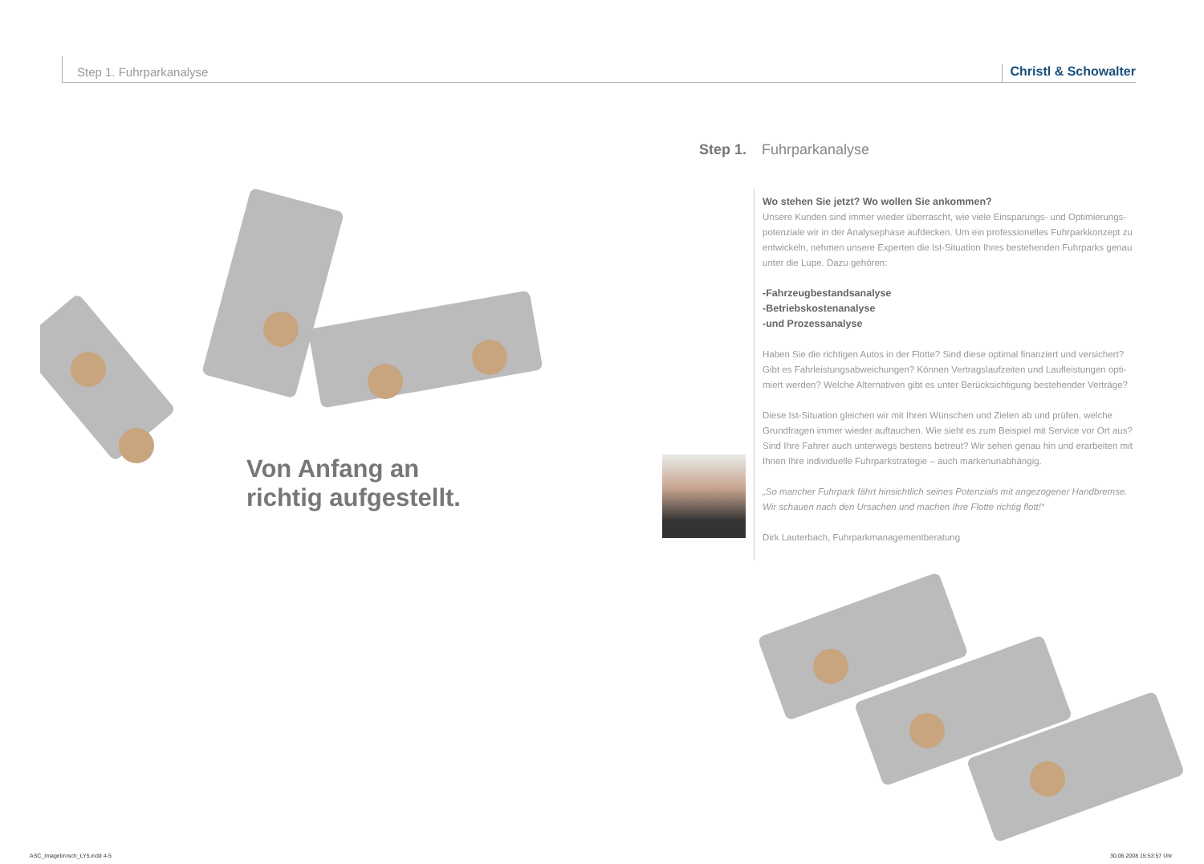Step 1. Fuhrparkanalyse
Christl & Schowalter
Von Anfang an
richtig aufgestellt.
Step 1. Fuhrparkanalyse
Wo stehen Sie jetzt? Wo wollen Sie ankommen?
Unsere Kunden sind immer wieder überrascht, wie viele Einsparungs- und Optimierungs­potenziale wir in der Analysephase aufdecken. Um ein professionelles Fuhrparkkonzept zu entwickeln, nehmen unsere Experten die Ist-Situation Ihres bestehenden Fuhrparks genau unter die Lupe. Dazu gehören:
-Fahrzeugbestandsanalyse
-Betriebskostenanalyse
-und Prozessanalyse
Haben Sie die richtigen Autos in der Flotte? Sind diese optimal finanziert und versichert? Gibt es Fahrleistungsabweichungen? Können Vertragslaufzeiten und Laufleistungen opti­miert werden? Welche Alternativen gibt es unter Berücksichtigung bestehender Verträge?
Diese Ist-Situation gleichen wir mit Ihren Wünschen und Zielen ab und prüfen, welche Grundfragen immer wieder auftauchen. Wie sieht es zum Beispiel mit Service vor Ort aus? Sind Ihre Fahrer auch unterwegs bestens betreut? Wir sehen genau hin und erarbeiten mit Ihnen Ihre individuelle Fuhrparkstrategie – auch markenunabhängig.
„So mancher Fuhrpark fährt hinsichtlich seines Potenzials mit angezogener Hand­bremse. Wir schauen nach den Ursachen und machen Ihre Flotte richtig flott!“
Dirk Lauterbach, Fuhrparkmanagementberatung
ASC_Imagebrosch_LY5.indd 4-5 30.06.2008 15:53:57 Uhr